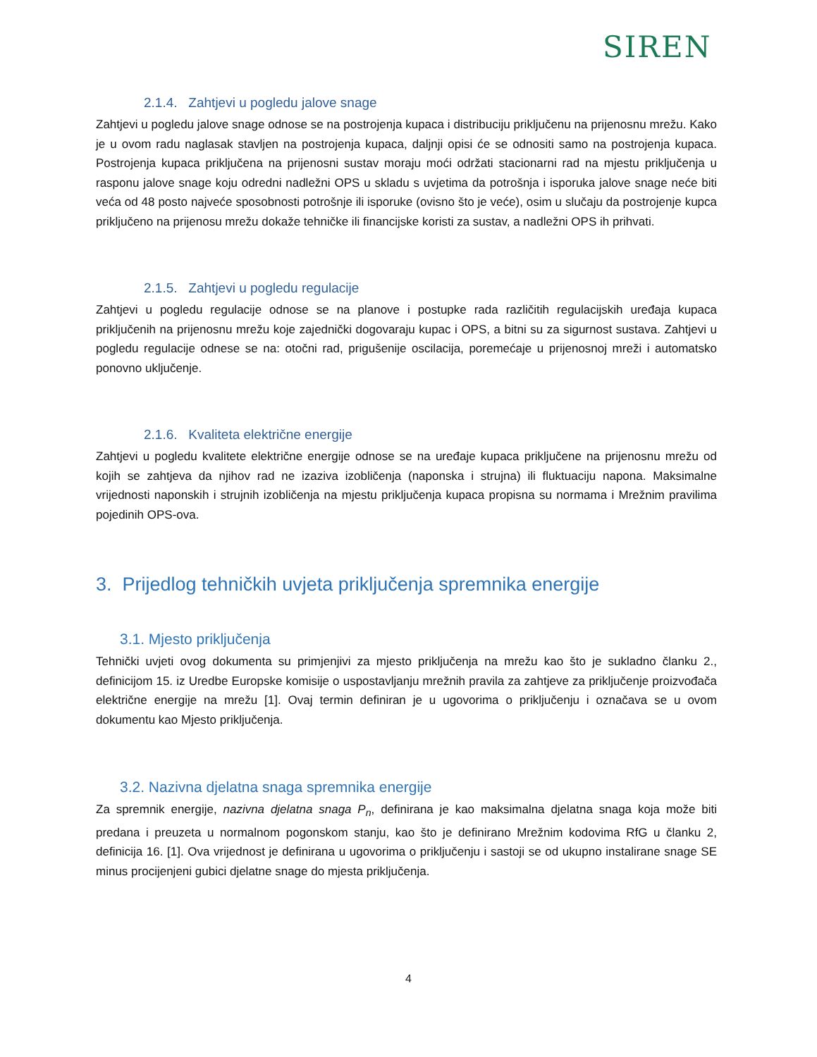SIREN
2.1.4. Zahtjevi u pogledu jalove snage
Zahtjevi u pogledu jalove snage odnose se na postrojenja kupaca i distribuciju priključenu na prijenosnu mrežu. Kako je u ovom radu naglasak stavljen na postrojenja kupaca, daljnji opisi će se odnositi samo na postrojenja kupaca. Postrojenja kupaca priključena na prijenosni sustav moraju moći održati stacionarni rad na mjestu priključenja u rasponu jalove snage koju odredni nadležni OPS u skladu s uvjetima da potrošnja i isporuka jalove snage neće biti veća od 48 posto najveće sposobnosti potrošnje ili isporuke (ovisno što je veće), osim u slučaju da postrojenje kupca priključeno na prijenosu mrežu dokaže tehničke ili financijske koristi za sustav, a nadležni OPS ih prihvati.
2.1.5. Zahtjevi u pogledu regulacije
Zahtjevi u pogledu regulacije odnose se na planove i postupke rada različitih regulacijskih uređaja kupaca priključenih na prijenosnu mrežu koje zajednički dogovaraju kupac i OPS, a bitni su za sigurnost sustava. Zahtjevi u pogledu regulacije odnese se na: otočni rad, prigušenije oscilacija, poremećaje u prijenosnoj mreži i automatsko ponovno uključenje.
2.1.6. Kvaliteta električne energije
Zahtjevi u pogledu kvalitete električne energije odnose se na uređaje kupaca priključene na prijenosnu mrežu od kojih se zahtjeva da njihov rad ne izaziva izobličenja (naponska i strujna) ili fluktuaciju napona. Maksimalne vrijednosti naponskih i strujnih izobličenja na mjestu priključenja kupaca propisna su normama i Mrežnim pravilima pojedinih OPS-ova.
3. Prijedlog tehničkih uvjeta priključenja spremnika energije
3.1. Mjesto priključenja
Tehnički uvjeti ovog dokumenta su primjenjivi za mjesto priključenja na mrežu kao što je sukladno članku 2., definicijom 15. iz Uredbe Europske komisije o uspostavljanju mrežnih pravila za zahtjeve za priključenje proizvođača električne energije na mrežu [1]. Ovaj termin definiran je u ugovorima o priključenju i označava se u ovom dokumentu kao Mjesto priključenja.
3.2. Nazivna djelatna snaga spremnika energije
Za spremnik energije, nazivna djelatna snaga P<sub>n</sub>, definirana je kao maksimalna djelatna snaga koja može biti predana i preuzeta u normalnom pogonskom stanju, kao što je definirano Mrežnim kodovima RfG u članku 2, definicija 16. [1]. Ova vrijednost je definirana u ugovorima o priključenju i sastoji se od ukupno instalirane snage SE minus procijenjeni gubici djelatne snage do mjesta priključenja.
4